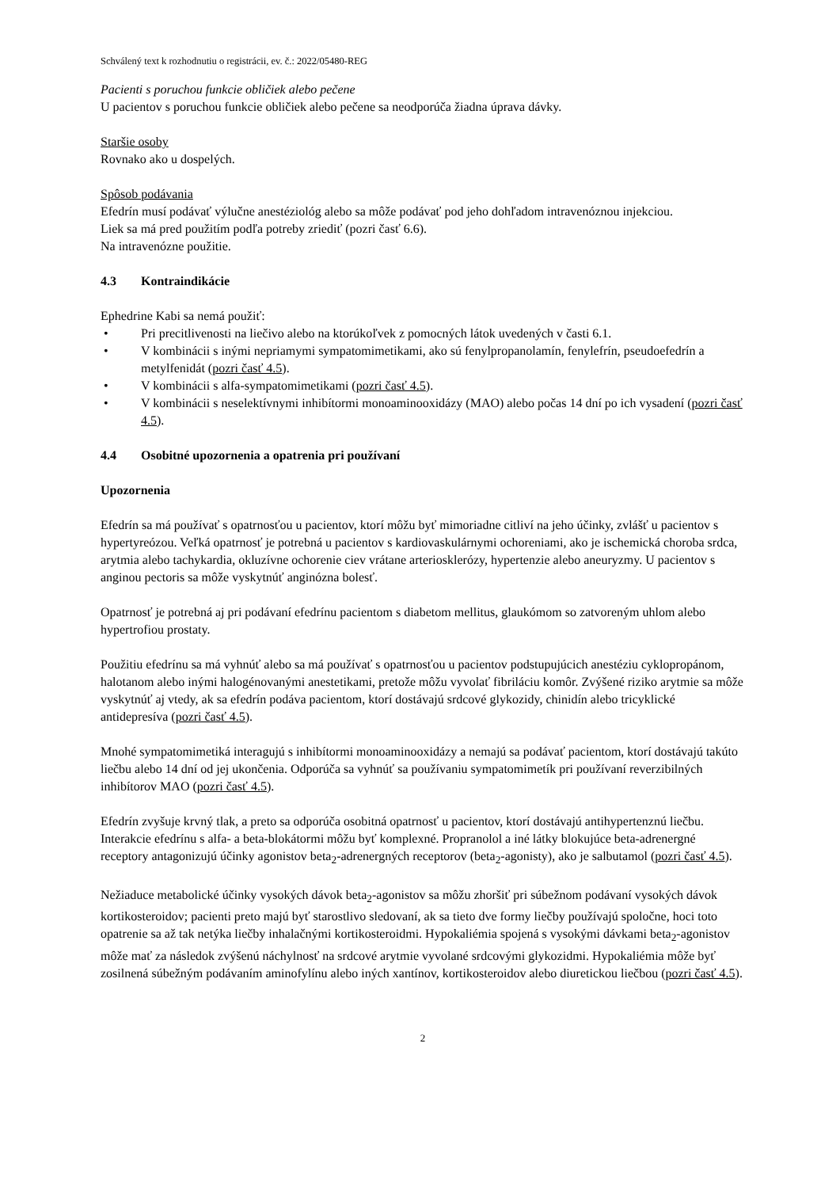Schválený text k rozhodnutiu o registrácii, ev. č.: 2022/05480-REG
Pacienti s poruchou funkcie obličiek alebo pečene
U pacientov s poruchou funkcie obličiek alebo pečene sa neodporúča žiadna úprava dávky.
Staršie osoby
Rovnako ako u dospelých.
Spôsob podávania
Efedrín musí podávať výlučne anestéziológ alebo sa môže podávať pod jeho dohľadom intravenóznou injekciou.
Liek sa má pred použitím podľa potreby zriediť (pozri časť 6.6).
Na intravenózne použitie.
4.3 Kontraindikácie
Ephedrine Kabi sa nemá použiť:
• Pri precitlivenosti na liečivo alebo na ktorúkoľvek z pomocných látok uvedených v časti 6.1.
• V kombinácii s inými nepriamymi sympatomimetikami, ako sú fenylpropanolamín, fenylefrín, pseudoefedrín a metylfenidát (pozri časť 4.5).
• V kombinácii s alfa-sympatomimetikami (pozri časť 4.5).
• V kombinácii s neselektívnymi inhibítormi monoaminooxidázy (MAO) alebo počas 14 dní po ich vysadení (pozri časť 4.5).
4.4 Osobitné upozornenia a opatrenia pri používaní
Upozornenia
Efedrín sa má používať s opatrnosťou u pacientov, ktorí môžu byť mimoriadne citliví na jeho účinky, zvlášť u pacientov s hypertyreózou. Veľká opatrnosť je potrebná u pacientov s kardiovaskulárnymi ochoreniami, ako je ischemická choroba srdca, arytmia alebo tachykardia, okluzívne ochorenie ciev vrátane arteriosklerózy, hypertenzie alebo aneuryzmy. U pacientov s anginou pectoris sa môže vyskytnúť anginózna bolesť.
Opatrnosť je potrebná aj pri podávaní efedrínu pacientom s diabetom mellitus, glaukómom so zatvoreným uhlom alebo hypertrofiou prostaty.
Použitiu efedrínu sa má vyhnúť alebo sa má používať s opatrnosťou u pacientov podstupujúcich anestéziu cyklopropánom, halotanom alebo inými halogénovanými anestetikami, pretože môžu vyvolať fibriláciu komôr. Zvýšené riziko arytmie sa môže vyskytnúť aj vtedy, ak sa efedrín podáva pacientom, ktorí dostávajú srdcové glykozidy, chinidín alebo tricyklické antidepresíva (pozri časť 4.5).
Mnohé sympatomimetiká interagujú s inhibítormi monoaminooxidázy a nemajú sa podávať pacientom, ktorí dostávajú takúto liečbu alebo 14 dní od jej ukončenia. Odporúča sa vyhnúť sa používaniu sympatomimetík pri používaní reverzibilných inhibítorov MAO (pozri časť 4.5).
Efedrín zvyšuje krvný tlak, a preto sa odporúča osobitná opatrnosť u pacientov, ktorí dostávajú antihypertenznú liečbu. Interakcie efedrínu s alfa- a beta-blokátormi môžu byť komplexné. Propranolol a iné látky blokujúce beta-adrenergné receptory antagonizujú účinky agonistov beta<sub>2</sub>-adrenergných receptorov (beta<sub>2</sub>-agonisty), ako je salbutamol (pozri časť 4.5).
Nežiaduce metabolické účinky vysokých dávok beta<sub>2</sub>-agonistov sa môžu zhoršiť pri súbežnom podávaní vysokých dávok kortikosteroidov; pacienti preto majú byť starostlivo sledovaní, ak sa tieto dve formy liečby používajú spoločne, hoci toto opatrenie sa až tak netýka liečby inhalačnými kortikosteroidmi. Hypokaliémia spojená s vysokými dávkami beta<sub>2</sub>-agonistov môže mať za následok zvýšenú náchylnosť na srdcové arytmie vyvolané srdcovými glykozidmi. Hypokaliémia môže byť zosilnená súbežným podávaním aminofylínu alebo iných xantínov, kortikosteroidov alebo diuretickou liečbou (pozri časť 4.5).
2